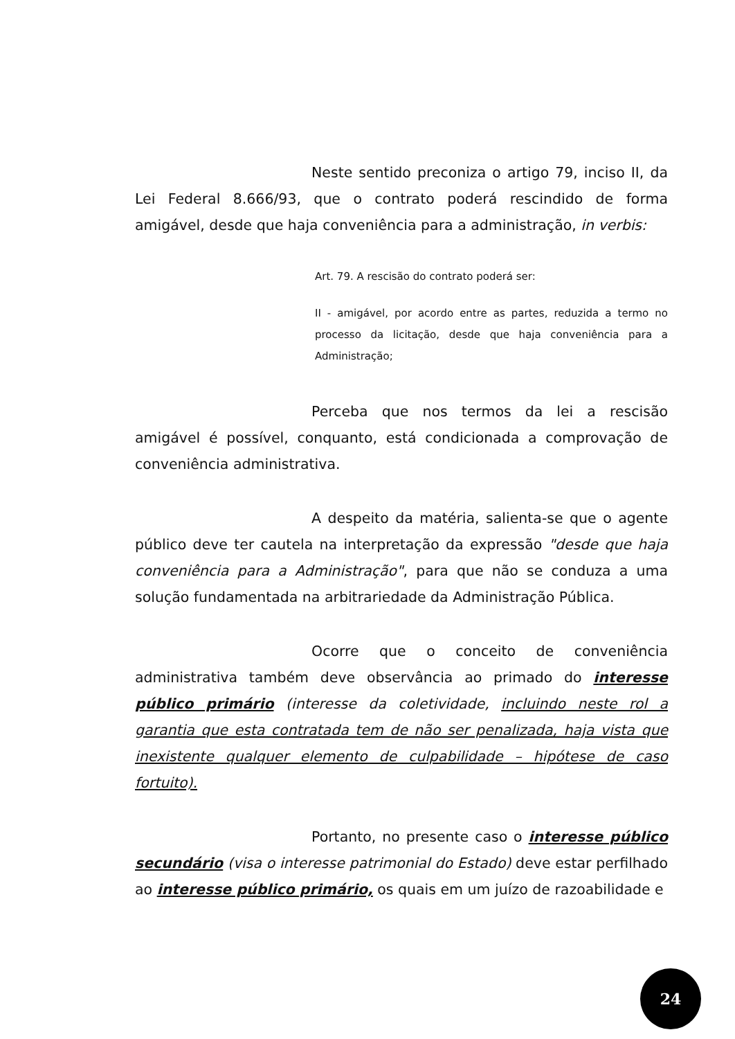Neste sentido preconiza o artigo 79, inciso II, da Lei Federal 8.666/93, que o contrato poderá rescindido de forma amigável, desde que haja conveniência para a administração, in verbis:
Art. 79. A rescisão do contrato poderá ser:
II - amigável, por acordo entre as partes, reduzida a termo no processo da licitação, desde que haja conveniência para a Administração;
Perceba que nos termos da lei a rescisão amigável é possível, conquanto, está condicionada a comprovação de conveniência administrativa.
A despeito da matéria, salienta-se que o agente público deve ter cautela na interpretação da expressão "desde que haja conveniência para a Administração", para que não se conduza a uma solução fundamentada na arbitrariedade da Administração Pública.
Ocorre que o conceito de conveniência administrativa também deve observância ao primado do interesse público primário (interesse da coletividade, incluindo neste rol a garantia que esta contratada tem de não ser penalizada, haja vista que inexistente qualquer elemento de culpabilidade – hipótese de caso fortuito).
Portanto, no presente caso o interesse público secundário (visa o interesse patrimonial do Estado) deve estar perfilhado ao interesse público primário, os quais em um juízo de razoabilidade e
24